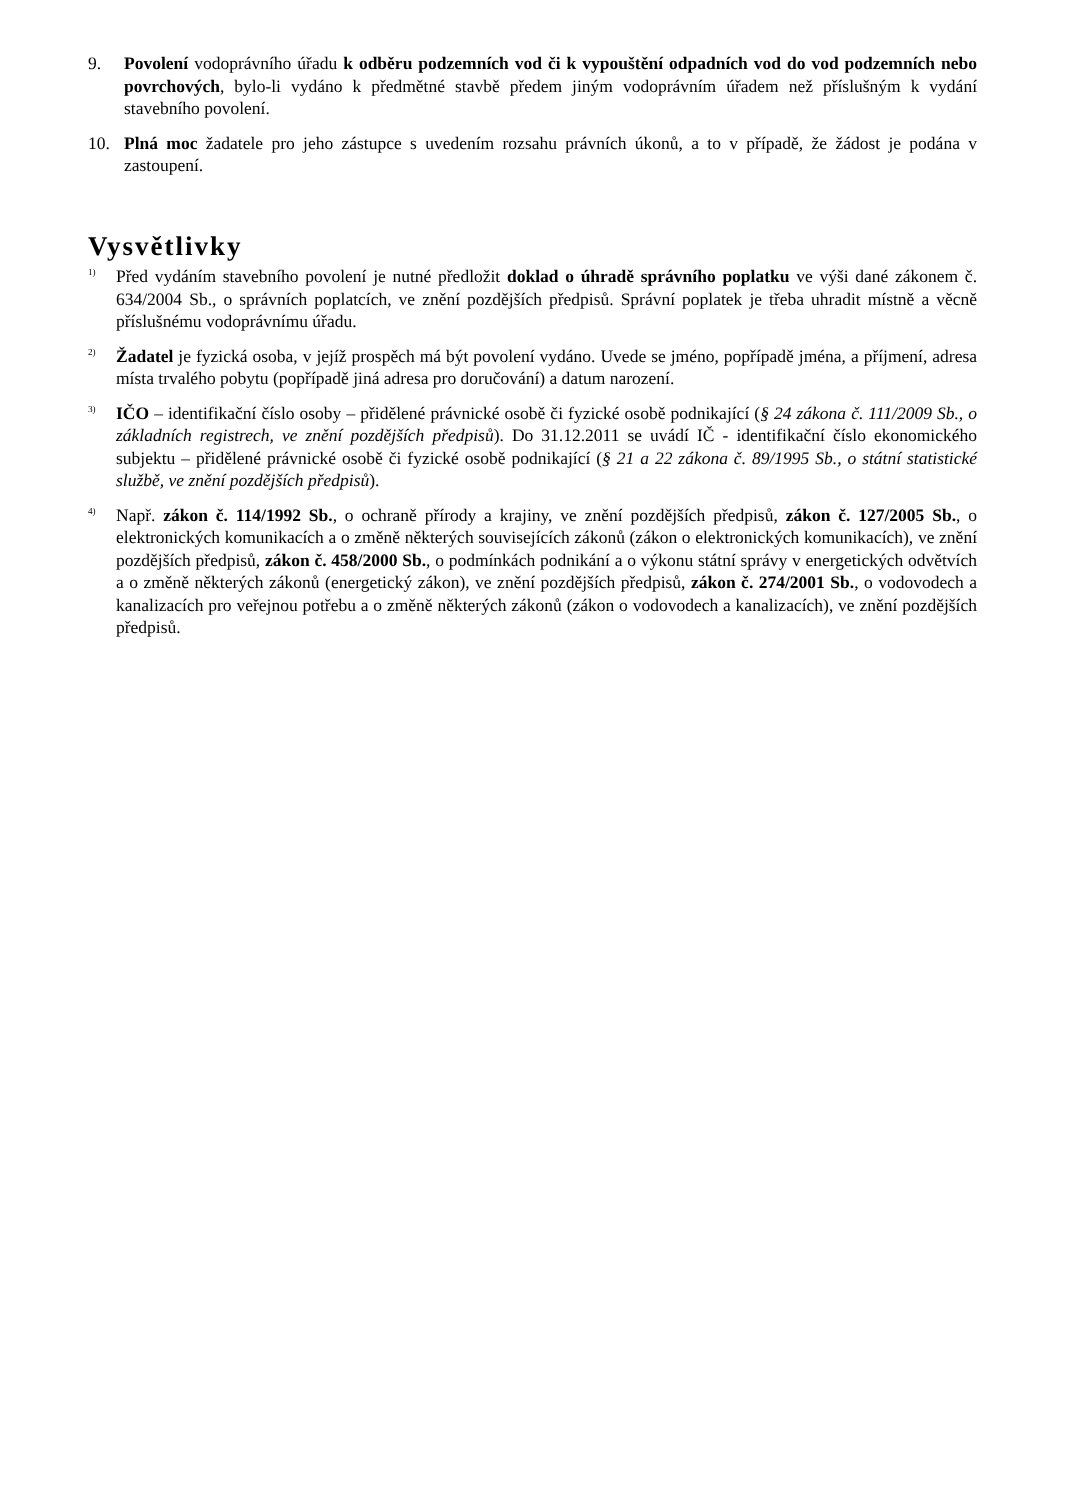9. Povolení vodoprávního úřadu k odběru podzemních vod či k vypouštění odpadních vod do vod podzemních nebo povrchových, bylo-li vydáno k předmětné stavbě předem jiným vodoprávním úřadem než příslušným k vydání stavebního povolení.
10. Plná moc žadatele pro jeho zástupce s uvedením rozsahu právních úkonů, a to v případě, že žádost je podána v zastoupení.
Vysvětlivky
<sup>1)</sup>
Před vydáním stavebního povolení je nutné předložit doklad o úhradě správního poplatku ve výši dané zákonem č. 634/2004 Sb., o správních poplatcích, ve znění pozdějších předpisů. Správní poplatek je třeba uhradit místně a věcně příslušnému vodoprávnímu úřadu.
<sup>2)</sup>
Žadatel je fyzická osoba, v jejíž prospěch má být povolení vydáno. Uvede se jméno, popřípadě jména, a příjmení, adresa místa trvalého pobytu (popřípadě jiná adresa pro doručování) a datum narození.
<sup>3)</sup>
IČO – identifikační číslo osoby – přidělené právnické osobě či fyzické osobě podnikající (§ 24 zákona č. 111/2009 Sb., o základních registrech, ve znění pozdějších předpisů). Do 31.12.2011 se uvádí IČ - identifikační číslo ekonomického subjektu – přidělené právnické osobě či fyzické osobě podnikající (§ 21 a 22 zákona č. 89/1995 Sb., o státní statistické službě, ve znění pozdějších předpisů).
<sup>4)</sup>
Např. zákon č. 114/1992 Sb., o ochraně přírody a krajiny, ve znění pozdějších předpisů, zákon č. 127/2005 Sb., o elektronických komunikacích a o změně některých souvisejících zákonů (zákon o elektronických komunikacích), ve znění pozdějších předpisů, zákon č. 458/2000 Sb., o podmínkách podnikání a o výkonu státní správy v energetických odvětvích a o změně některých zákonů (energetický zákon), ve znění pozdějších předpisů, zákon č. 274/2001 Sb., o vodovodech a kanalizacích pro veřejnou potřebu a o změně některých zákonů (zákon o vodovodech a kanalizacích), ve znění pozdějších předpisů.